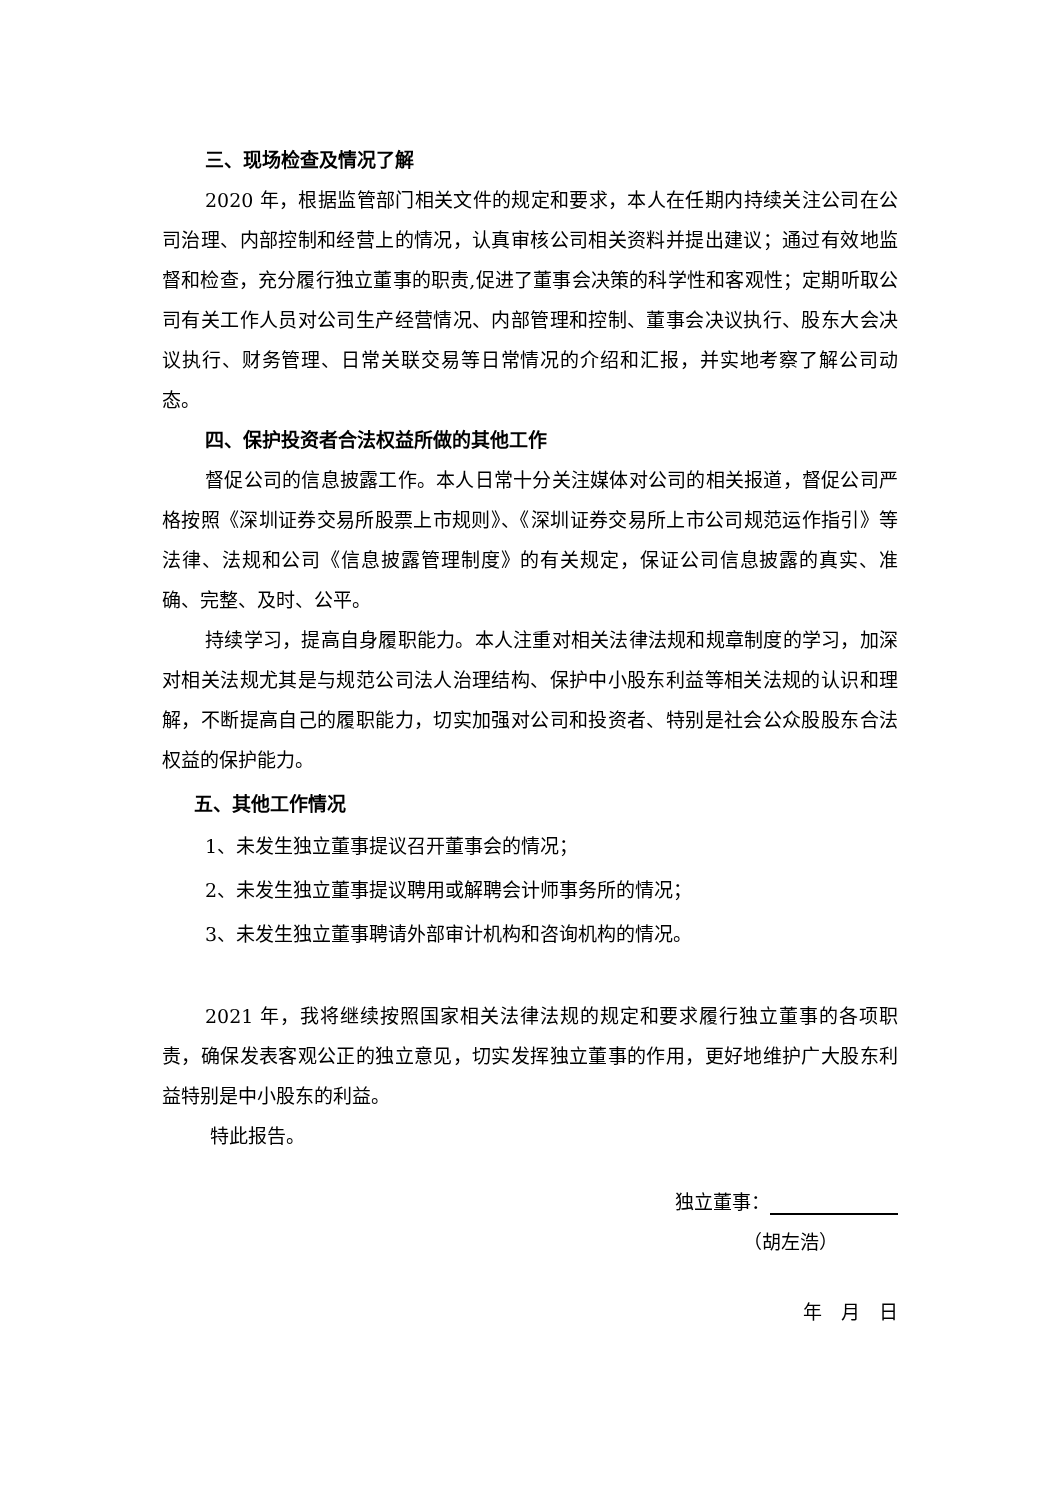三、现场检查及情况了解
2020 年，根据监管部门相关文件的规定和要求，本人在任期内持续关注公司在公司治理、内部控制和经营上的情况，认真审核公司相关资料并提出建议；通过有效地监督和检查，充分履行独立董事的职责,促进了董事会决策的科学性和客观性；定期听取公司有关工作人员对公司生产经营情况、内部管理和控制、董事会决议执行、股东大会决议执行、财务管理、日常关联交易等日常情况的介绍和汇报，并实地考察了解公司动态。
四、保护投资者合法权益所做的其他工作
督促公司的信息披露工作。本人日常十分关注媒体对公司的相关报道，督促公司严格按照《深圳证券交易所股票上市规则》、《深圳证券交易所上市公司规范运作指引》等法律、法规和公司《信息披露管理制度》的有关规定，保证公司信息披露的真实、准确、完整、及时、公平。
持续学习，提高自身履职能力。本人注重对相关法律法规和规章制度的学习，加深对相关法规尤其是与规范公司法人治理结构、保护中小股东利益等相关法规的认识和理解，不断提高自己的履职能力，切实加强对公司和投资者、特别是社会公众股股东合法权益的保护能力。
五、其他工作情况
1、未发生独立董事提议召开董事会的情况；
2、未发生独立董事提议聘用或解聘会计师事务所的情况；
3、未发生独立董事聘请外部审计机构和咨询机构的情况。
2021 年，我将继续按照国家相关法律法规的规定和要求履行独立董事的各项职责，确保发表客观公正的独立意见，切实发挥独立董事的作用，更好地维护广大股东利益特别是中小股东的利益。
特此报告。
独立董事：
（胡左浩）
年　月　日